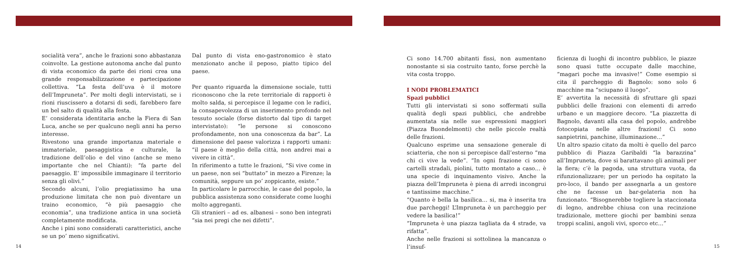socialità vera”, anche le frazioni sono abbastanza coinvolte. La gestione autonoma anche dal punto di vista economico da parte dei rioni crea una grande responsabilizzazione e partecipazione collettiva. “La festa dell’uva è il motore dell’Impruneta”. Per molti degli intervistati, se i rioni riuscissero a dotarsi di sedi, farebbero fare un bel salto di qualità alla festa.
E’ considerata identitaria anche la Fiera di San Luca, anche se per qualcuno negli anni ha perso interesse.
Rivestono una grande importanza materiale e immateriale, paesaggistica e culturale, la tradizione dell’olio e del vino (anche se meno importante che nel Chianti): “fa parte del paesaggio. E’ impossibile immaginare il territorio senza gli olivi.”
Secondo alcuni, l’olio pregiatissimo ha una produzione limitata che non può diventare un traino economico, “è più paesaggio che economia”, una tradizione antica in una società completamente modificata.
Anche i pini sono considerati caratteristici, anche se un po’ meno significativi.
Dal punto di vista eno-gastronomico è stato menzionato anche il peposo, piatto tipico del paese.
Per quanto riguarda la dimensione sociale, tutti riconoscono che la rete territoriale di rapporti è molto salda, si percepisce il legame con le radici, la consapevolezza di un inserimento profondo nel tessuto sociale (forse distorto dal tipo di target intervistato): “le persone si conoscono profondamente, non una conoscenza da bar”. La dimensione del paese valorizza i rapporti umani: “il paese è meglio della città, non andrei mai a vivere in città”.
In riferimento a tutte le frazioni, “Si vive come in un paese, non sei “buttato” in mezzo a Firenze; la comunità, seppure un po’ zoppicante, esiste.”
In particolare le parrocchie, le case del popolo, la pubblica assistenza sono considerate come luoghi molto aggreganti.
Gli stranieri – ad es. albanesi – sono ben integrati “sia nei pregi che nei difetti”.
14
Ci sono 14.700 abitanti fissi, non aumentano nonostante si sia costruito tanto, forse perchè la vita costa troppo.
I NODI PROBLEMATICI
Spazi pubblici
Tutti gli intervistati si sono soffermati sulla qualità degli spazi pubblici, che andrebbe aumentata sia nelle sue espressioni maggiori (Piazza Buondelmonti) che nelle piccole realtà delle frazioni.
Qualcuno esprime una sensazione generale di sciatteria, che non si percepisce dall’esterno “ma chi ci vive la vede”. “In ogni frazione ci sono cartelli stradali, piolini, tutto montato a caso… è una specie di inquinamento visivo. Anche la piazza dell’Impruneta è piena di arredi incongrui e tantissime macchine.”
“Quanto è bella la basilica… si, ma è inserita tra due parcheggi! L’Impruneta è un parcheggio per vedere la basilica!”
“Impruneta è una piazza tagliata da 4 strade, va rifatta”.
Anche nelle frazioni si sottolinea la mancanza o l’insuf-
ficienza di luoghi di incontro pubblico, le piazze sono quasi tutte occupate dalle macchine, “magari poche ma invasive!” Come esempio si cita il parcheggio di Bagnolo: sono solo 6 macchine ma “sciupano il luogo”.
E’ avvertita la necessità di sfruttare gli spazi pubblici delle frazioni con elementi di arredo urbano e un maggiore decoro. “La piazzetta di Bagnolo, davanti alla casa del popolo, andrebbe fotocopiata nelle altre frazioni! Ci sono sanpietrini, panchine, illuminazione…”
Un altro spazio citato da molti è quello del parco pubblico di Piazza Garibaldi “la barazzina” all’Impruneta, dove si barattavano gli animali per la fiera; c’è la pagoda, una struttura vuota, da rifunzionalizzare; per un periodo ha ospitato la pro-loco, il bando per assegnarla a un gestore che ne facesse un bar-gelateria non ha funzionato. “Bisognerebbe togliere la staccionata di legno, andrebbe chiusa con una recinzione tradizionale, mettere giochi per bambini senza troppi scalini, angoli vivi, sporco etc…”
15